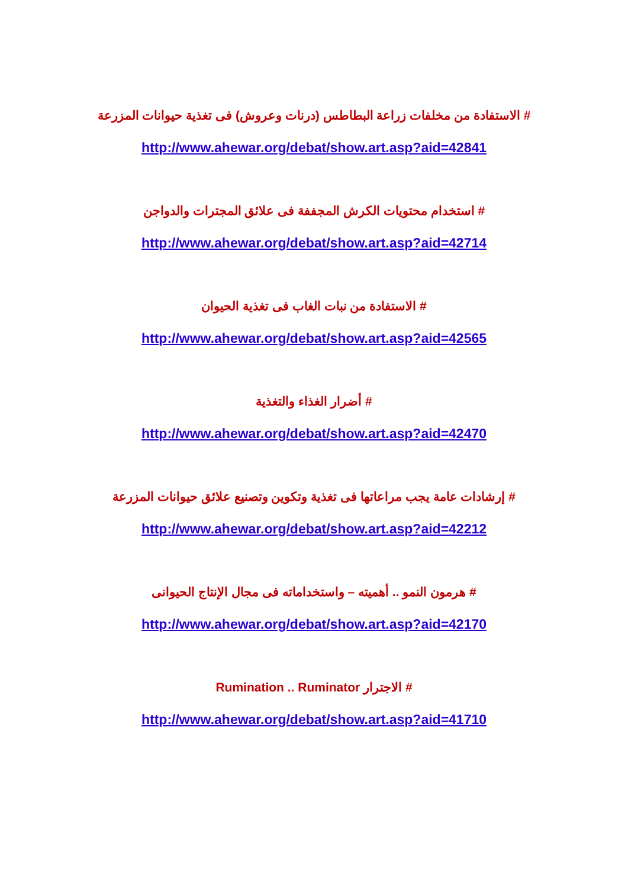# الاستفادة من مخلفات زراعة البطاطس (درنات وعروش) فى تغذية حيوانات المزرعة
http://www.ahewar.org/debat/show.art.asp?aid=42841
# استخدام محتويات الكرش المجففة فى علائق المجترات والدواجن
http://www.ahewar.org/debat/show.art.asp?aid=42714
# الاستفادة من نبات الغاب فى تغذية الحيوان
http://www.ahewar.org/debat/show.art.asp?aid=42565
# أضرار الغذاء والتغذية
http://www.ahewar.org/debat/show.art.asp?aid=42470
# إرشادات عامة يجب مراعاتها فى تغذية وتكوين وتصنيع علائق حيوانات المزرعة
http://www.ahewar.org/debat/show.art.asp?aid=42212
# هرمون النمو .. أهميته – واستخداماته فى مجال الإنتاج الحيوانى
http://www.ahewar.org/debat/show.art.asp?aid=42170
# الاجترار Rumination .. Ruminator
http://www.ahewar.org/debat/show.art.asp?aid=41710